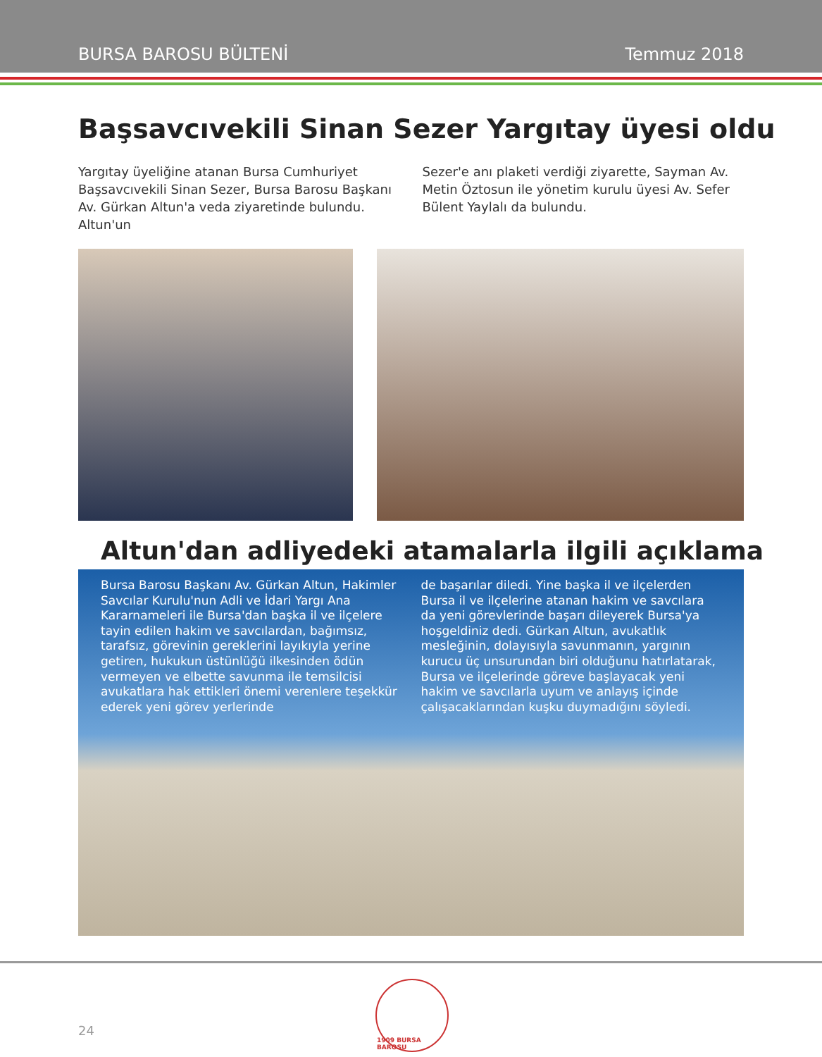BURSA BAROSU BÜLTENİ Temmuz 2018
Başsavcıvekili Sinan Sezer Yargıtay üyesi oldu
Yargıtay üyeliğine atanan Bursa Cumhuriyet Başsavcıvekili Sinan Sezer, Bursa Barosu Başkanı Av. Gürkan Altun'a veda ziyaretinde bulundu. Altun'un
Sezer'e anı plaketi verdiği ziyarette, Sayman Av. Metin Öztosun ile yönetim kurulu üyesi Av. Sefer Bülent Yaylalı da bulundu.
Altun'dan adliyedeki atamalarla ilgili açıklama
Bursa Barosu Başkanı Av. Gürkan Altun, Hakimler Savcılar Kurulu'nun Adli ve İdari Yargı Ana Kararnameleri ile Bursa'dan başka il ve ilçelere tayin edilen hakim ve savcılardan, bağımsız, tarafsız, görevinin gereklerini layıkıyla yerine getiren, hukukun üstünlüğü ilkesinden ödün vermeyen ve elbette savunma ile temsilcisi avukatlara hak ettikleri önemi verenlere teşekkür ederek yeni görev yerlerinde
de başarılar diledi. Yine başka il ve ilçelerden Bursa il ve ilçelerine atanan hakim ve savcılara da yeni görevlerinde başarı dileyerek Bursa'ya hoşgeldiniz dedi. Gürkan Altun, avukatlık mesleğinin, dolayısıyla savunmanın, yargının kurucu üç unsurundan biri olduğunu hatırlatarak, Bursa ve ilçelerinde göreve başlayacak yeni hakim ve savcılarla uyum ve anlayış içinde çalışacaklarından kuşku duymadığını söyledi.
24
1909 BURSA BAROSU